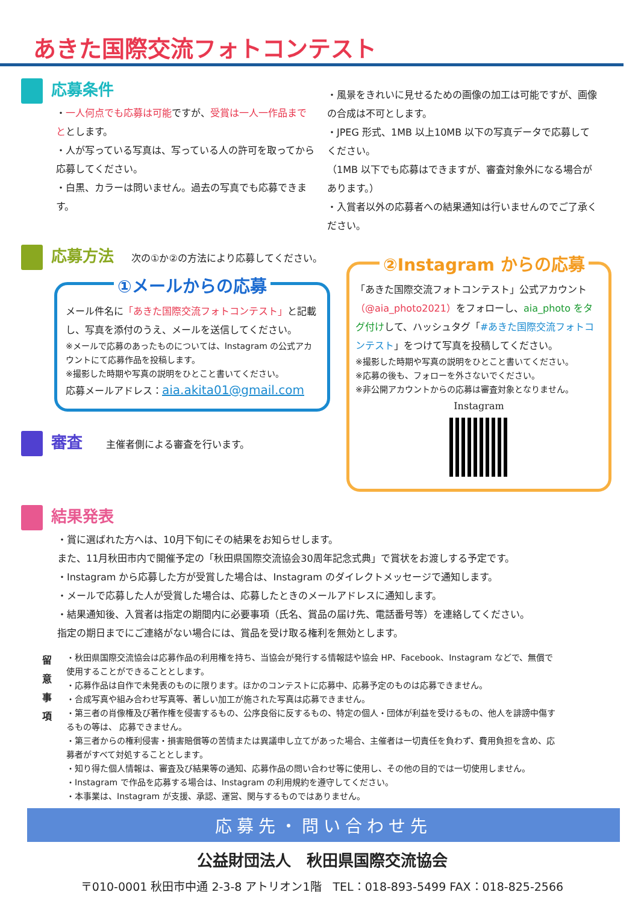あきた国際交流フォトコンテスト
応募条件
・一人何点でも応募は可能ですが、受賞は一人一作品までととします。
・人が写っている写真は、写っている人の許可を取ってから応募してください。
・白黒、カラーは問いません。過去の写真でも応募できます。
・風景をきれいに見せるための画像の加工は可能ですが、画像の合成は不可とします。
・JPEG 形式、1MB 以上10MB 以下の写真データで応募してください。
（1MB 以下でも応募はできますが、審査対象外になる場合があります。）
・入賞者以外の応募者への結果通知は行いませんのでご了承ください。
応募方法 次の①か②の方法により応募してください。
①メールからの応募
メール件名に「あきた国際交流フォトコンテスト」と記載し、写真を添付のうえ、メールを送信してください。
※メールで応募のあったものについては、Instagram の公式アカウントにて応募作品を投稿します。
※撮影した時期や写真の説明をひとこと書いてください。
応募メールアドレス：aia.akita01@gmail.com
審査 主催者側による審査を行います。
②Instagram からの応募
「あきた国際交流フォトコンテスト」公式アカウント（@aia_photo2021）をフォローし、aia_photo をタグ付けして、ハッシュタグ「#あきた国際交流フォトコンテスト」をつけて写真を投稿してください。
※撮影した時期や写真の説明をひとこと書いてください。
※応募の後も、フォローを外さないでください。
※非公開アカウントからの応募は審査対象となりません。
Instagram
結果発表
・賞に選ばれた方へは、10月下旬にその結果をお知らせします。
また、11月秋田市内で開催予定の「秋田県国際交流協会30周年記念式典」で賞状をお渡しする予定です。
・Instagram から応募した方が受賞した場合は、Instagram のダイレクトメッセージで通知します。
・メールで応募した人が受賞した場合は、応募したときのメールアドレスに通知します。
・結果通知後、入賞者は指定の期間内に必要事項（氏名、賞品の届け先、電話番号等）を連絡してください。
指定の期日までにご連絡がない場合には、賞品を受け取る権利を無効とします。
留
意
事
項
・秋田県国際交流協会は応募作品の利用権を持ち、当協会が発行する情報誌や協会 HP、Facebook、Instagram などで、無償で使用することができることとします。
・応募作品は自作で未発表のものに限ります。ほかのコンテストに応募中、応募予定のものは応募できません。
・合成写真や組み合わせ写真等、著しい加工が施された写真は応募できません。
・第三者の肖像権及び著作権を侵害するもの、公序良俗に反するもの、特定の個人・団体が利益を受けるもの、他人を誹謗中傷するもの等は、 応募できません。
・第三者からの権利侵害・損害賠償等の苦情または異議申し立てがあった場合、主催者は一切責任を負わず、費用負担を含め、応募者がすべて対処することとします。
・知り得た個人情報は、審査及び結果等の通知、応募作品の問い合わせ等に使用し、その他の目的では一切使用しません。
・Instagram で作品を応募する場合は、Instagram の利用規約を遵守してください。
・本事業は、Instagram が支援、承認、運営、関与するものではありません。
応募先・問い合わせ先
公益財団法人　秋田県国際交流協会
〒010-0001 秋田市中通 2-3-8 アトリオン1階　TEL：018-893-5499 FAX：018-825-2566